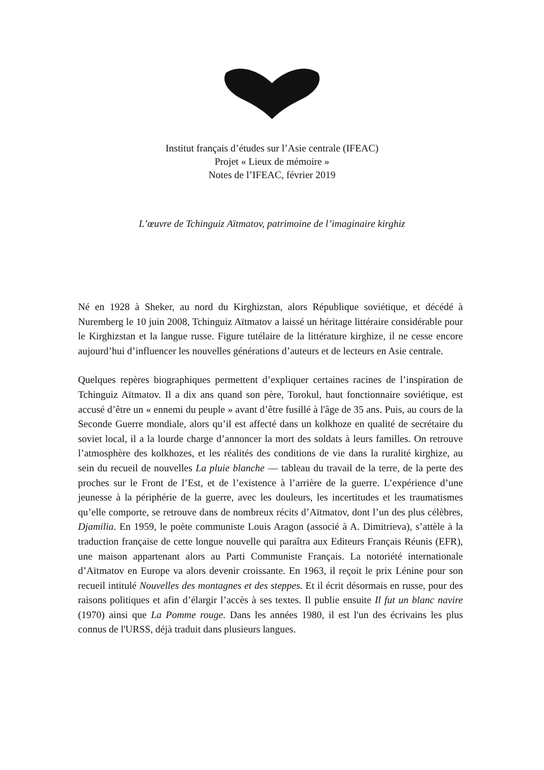Institut français d’études sur l’Asie centrale (IFEAC)
Projet « Lieux de mémoire »
Notes de l’IFEAC, février 2019
L’œuvre de Tchinguiz Aïtmatov, patrimoine de l’imaginaire kirghiz
Né en 1928 à Sheker, au nord du Kirghizstan, alors République soviétique, et décédé à Nuremberg le 10 juin 2008, Tchinguiz Aïtmatov a laissé un héritage littéraire considérable pour le Kirghizstan et la langue russe. Figure tutélaire de la littérature kirghize, il ne cesse encore aujourd’hui d’influencer les nouvelles générations d’auteurs et de lecteurs en Asie centrale.
Quelques repères biographiques permettent d’expliquer certaines racines de l’inspiration de Tchinguiz Aïtmatov. Il a dix ans quand son père, Torokul, haut fonctionnaire soviétique, est accusé d’être un « ennemi du peuple » avant d’être fusillé à l'âge de 35 ans. Puis, au cours de la Seconde Guerre mondiale, alors qu’il est affecté dans un kolkhoze en qualité de secrétaire du soviet local, il a la lourde charge d’annoncer la mort des soldats à leurs familles. On retrouve l’atmosphère des kolkhozes, et les réalités des conditions de vie dans la ruralité kirghize, au sein du recueil de nouvelles La pluie blanche — tableau du travail de la terre, de la perte des proches sur le Front de l’Est, et de l’existence à l’arrière de la guerre. L’expérience d’une jeunesse à la périphérie de la guerre, avec les douleurs, les incertitudes et les traumatismes qu’elle comporte, se retrouve dans de nombreux récits d’Aïtmatov, dont l’un des plus célèbres, Djamilia. En 1959, le poète communiste Louis Aragon (associé à A. Dimitrieva), s’attèle à la traduction française de cette longue nouvelle qui paraîtra aux Editeurs Français Réunis (EFR), une maison appartenant alors au Parti Communiste Français. La notoriété internationale d’Aïtmatov en Europe va alors devenir croissante. En 1963, il reçoit le prix Lénine pour son recueil intitulé Nouvelles des montagnes et des steppes. Et il écrit désormais en russe, pour des raisons politiques et afin d’élargir l’accès à ses textes. Il publie ensuite Il fut un blanc navire (1970) ainsi que La Pomme rouge. Dans les années 1980, il est l'un des écrivains les plus connus de l'URSS, déjà traduit dans plusieurs langues.